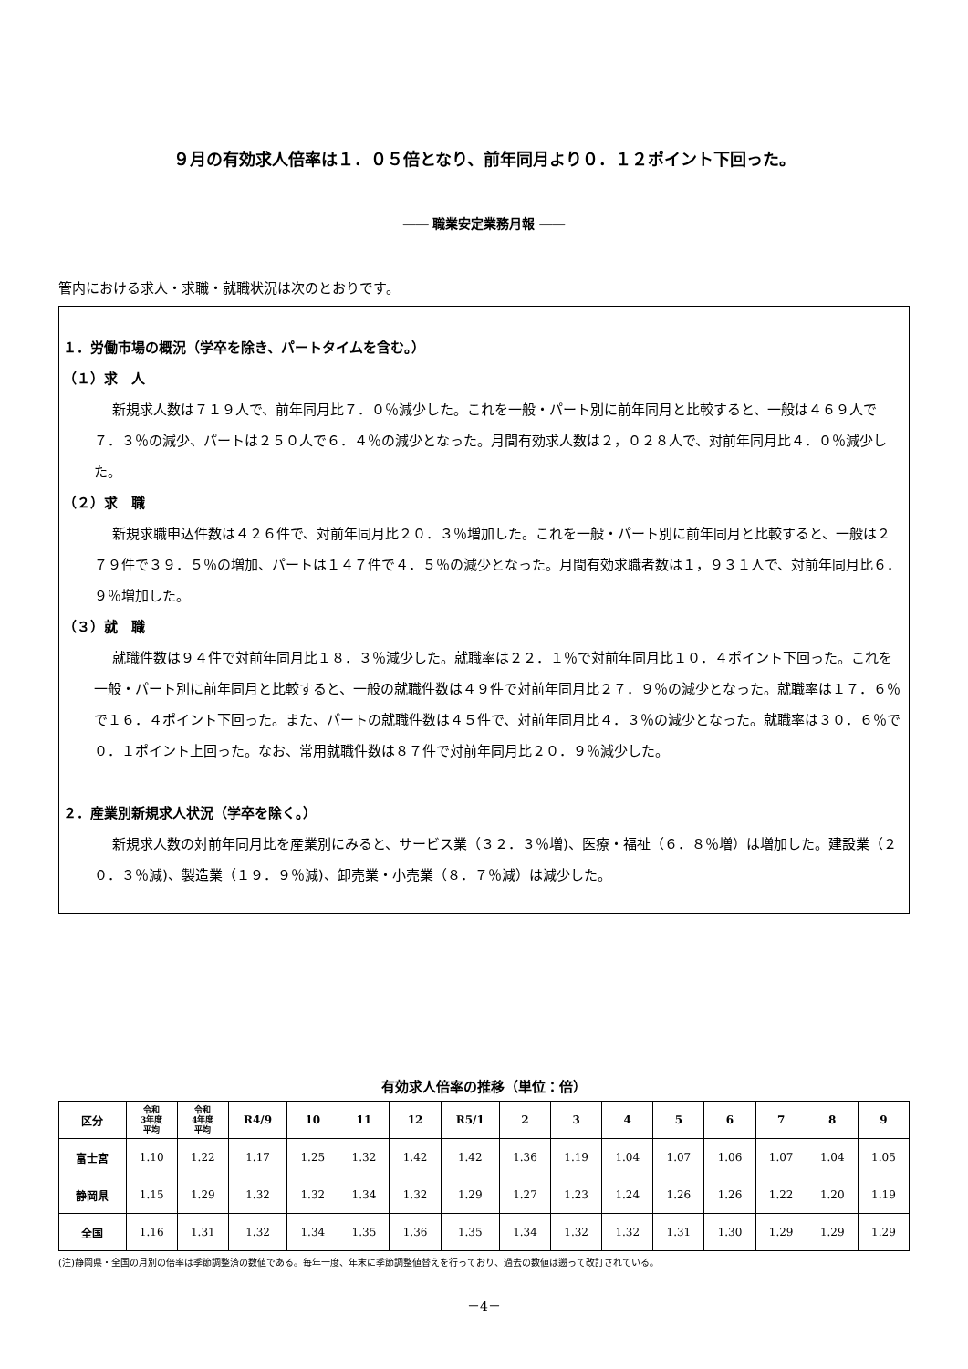９月の有効求人倍率は１．０５倍となり、前年同月より０．１２ポイント下回った。
―― 職業安定業務月報 ――
管内における求人・求職・就職状況は次のとおりです。
１．労働市場の概況（学卒を除き、パートタイムを含む。）
（１）求　人
新規求人数は７１９人で、前年同月比７．０％減少した。これを一般・パート別に前年同月と比較すると、一般は４６９人で７．３％の減少、パートは２５０人で６．４％の減少となった。月間有効求人数は２，０２８人で、対前年同月比４．０％減少した。
（２）求　職
新規求職申込件数は４２６件で、対前年同月比２０．３％増加した。これを一般・パート別に前年同月と比較すると、一般は２７９件で３９．５％の増加、パートは１４７件で４．５％の減少となった。月間有効求職者数は１，９３１人で、対前年同月比６．９％増加した。
（３）就　職
就職件数は９４件で対前年同月比１８．３％減少した。就職率は２２．１％で対前年同月比１０．４ポイント下回った。これを一般・パート別に前年同月と比較すると、一般の就職件数は４９件で対前年同月比２７．９％の減少となった。就職率は１７．６％で１６．４ポイント下回った。また、パートの就職件数は４５件で、対前年同月比４．３％の減少となった。就職率は３０．６％で０．１ポイント上回った。なお、常用就職件数は８７件で対前年同月比２０．９％減少した。
２．産業別新規求人状況（学卒を除く。）
新規求人数の対前年同月比を産業別にみると、サービス業（３２．３％増)、医療・福祉（６．８％増）は増加した。建設業（２０．３％減)、製造業（１９．９％減)、卸売業・小売業（８．７％減）は減少した。
有効求人倍率の推移（単位：倍）
| 区分 | 令和 3年度 平均 | 令和 4年度 平均 | R4/9 | 10 | 11 | 12 | R5/1 | 2 | 3 | 4 | 5 | 6 | 7 | 8 | 9 |
| --- | --- | --- | --- | --- | --- | --- | --- | --- | --- | --- | --- | --- | --- | --- | --- |
| 富士宮 | 1.10 | 1.22 | 1.17 | 1.25 | 1.32 | 1.42 | 1.42 | 1.36 | 1.19 | 1.04 | 1.07 | 1.06 | 1.07 | 1.04 | 1.05 |
| 静岡県 | 1.15 | 1.29 | 1.32 | 1.32 | 1.34 | 1.32 | 1.29 | 1.27 | 1.23 | 1.24 | 1.26 | 1.26 | 1.22 | 1.20 | 1.19 |
| 全国 | 1.16 | 1.31 | 1.32 | 1.34 | 1.35 | 1.36 | 1.35 | 1.34 | 1.32 | 1.32 | 1.31 | 1.30 | 1.29 | 1.29 | 1.29 |
(注)静岡県・全国の月別の倍率は季節調整済の数値である。毎年一度、年末に季節調整値替えを行っており、過去の数値は遡って改訂されている。
－4－